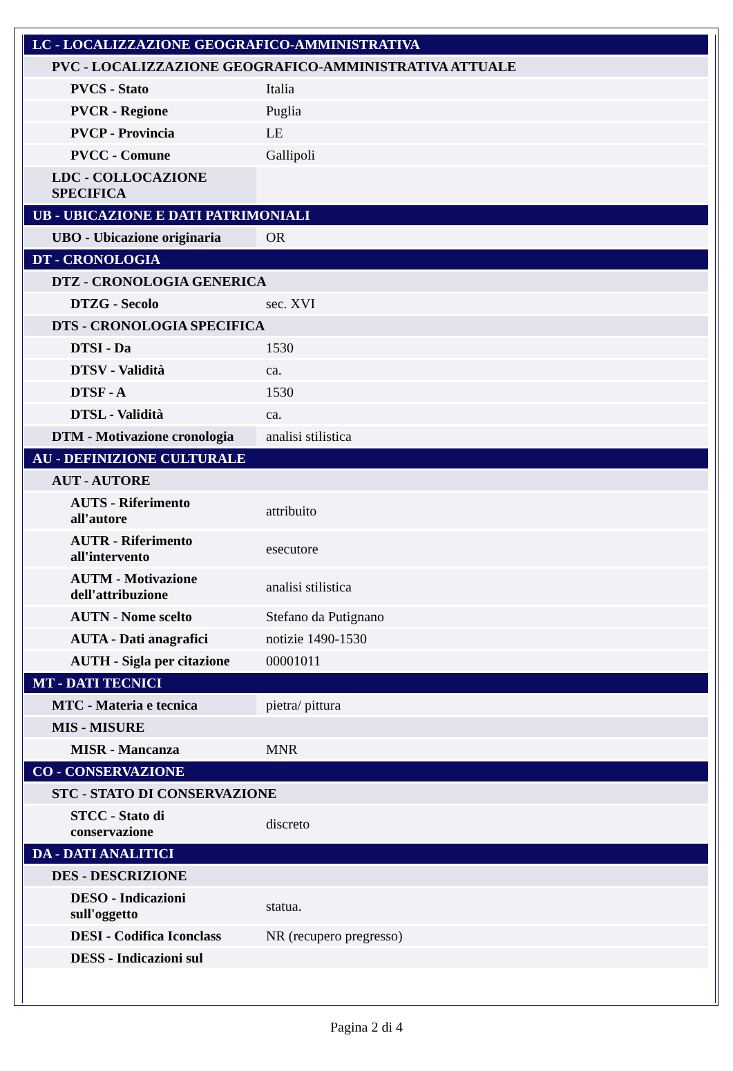| LC - LOCALIZZAZIONE GEOGRAFICO-AMMINISTRATIVA | |
| PVC - LOCALIZZAZIONE GEOGRAFICO-AMMINISTRATIVA ATTUALE | |
| PVCS - Stato | Italia |
| PVCR - Regione | Puglia |
| PVCP - Provincia | LE |
| PVCC - Comune | Gallipoli |
| LDC - COLLOCAZIONE SPECIFICA | |
| UB - UBICAZIONE E DATI PATRIMONIALI | |
| UBO - Ubicazione originaria | OR |
| DT - CRONOLOGIA | |
| DTZ - CRONOLOGIA GENERICA | |
| DTZG - Secolo | sec. XVI |
| DTS - CRONOLOGIA SPECIFICA | |
| DTSI - Da | 1530 |
| DTSV - Validità | ca. |
| DTSF - A | 1530 |
| DTSL - Validità | ca. |
| DTM - Motivazione cronologia | analisi stilistica |
| AU - DEFINIZIONE CULTURALE | |
| AUT - AUTORE | |
| AUTS - Riferimento all'autore | attribuito |
| AUTR - Riferimento all'intervento | esecutore |
| AUTM - Motivazione dell'attribuzione | analisi stilistica |
| AUTN - Nome scelto | Stefano da Putignano |
| AUTA - Dati anagrafici | notizie 1490-1530 |
| AUTH - Sigla per citazione | 00001011 |
| MT - DATI TECNICI | |
| MTC - Materia e tecnica | pietra/ pittura |
| MIS - MISURE | |
| MISR - Mancanza | MNR |
| CO - CONSERVAZIONE | |
| STC - STATO DI CONSERVAZIONE | |
| STCC - Stato di conservazione | discreto |
| DA - DATI ANALITICI | |
| DES - DESCRIZIONE | |
| DESO - Indicazioni sull'oggetto | statua. |
| DESI - Codifica Iconclass | NR (recupero pregresso) |
| DESS - Indicazioni sul | |
Pagina 2 di 4